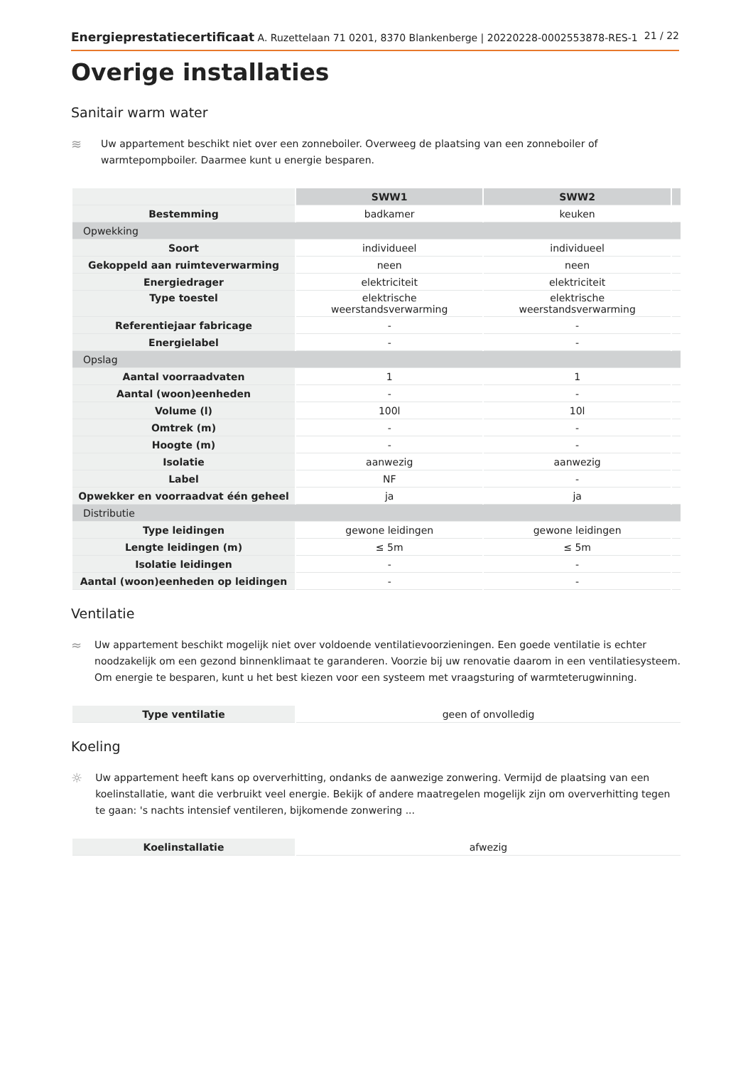Energieprestatiecertificaat A. Ruzettelaan 71 0201, 8370 Blankenberge | 20220228-0002553878-RES-1 21 / 22
Overige installaties
Sanitair warm water
≋ Uw appartement beschikt niet over een zonneboiler. Overweeg de plaatsing van een zonneboiler of warmtepompboiler. Daarmee kunt u energie besparen.
| | SWW1 | SWW2 | |
| Bestemming | badkamer | keuken | |
| Opwekking | | | |
| Soort | individueel | individueel | |
| Gekoppeld aan ruimteverwarming | neen | neen | |
| Energiedrager | elektriciteit | elektriciteit | |
| Type toestel | elektrische weerstandsverwarming | elektrische weerstandsverwarming | |
| Referentiejaar fabricage | - | - | |
| Energielabel | - | - | |
| Opslag | | | |
| Aantal voorraadvaten | 1 | 1 | |
| Aantal (woon)eenheden | - | - | |
| Volume (l) | 100l | 10l | |
| Omtrek (m) | - | - | |
| Hoogte (m) | - | - | |
| Isolatie | aanwezig | aanwezig | |
| Label | NF | - | |
| Opwekker en voorraadvat één geheel | ja | ja | |
| Distributie | | | |
| Type leidingen | gewone leidingen | gewone leidingen | |
| Lengte leidingen (m) | ≤ 5m | ≤ 5m | |
| Isolatie leidingen | - | - | |
| Aantal (woon)eenheden op leidingen | - | - | |
Ventilatie
≈ Uw appartement beschikt mogelijk niet over voldoende ventilatievoorzieningen. Een goede ventilatie is echter noodzakelijk om een gezond binnenklimaat te garanderen. Voorzie bij uw renovatie daarom in een ventilatiesysteem. Om energie te besparen, kunt u het best kiezen voor een systeem met vraagsturing of warmteterugwinning.
| Type ventilatie | geen of onvolledig |
Koeling
☼ Uw appartement heeft kans op oververhitting, ondanks de aanwezige zonwering. Vermijd de plaatsing van een koelinstallatie, want die verbruikt veel energie. Bekijk of andere maatregelen mogelijk zijn om oververhitting tegen te gaan: 's nachts intensief ventileren, bijkomende zonwering ...
| Koelinstallatie | afwezig |